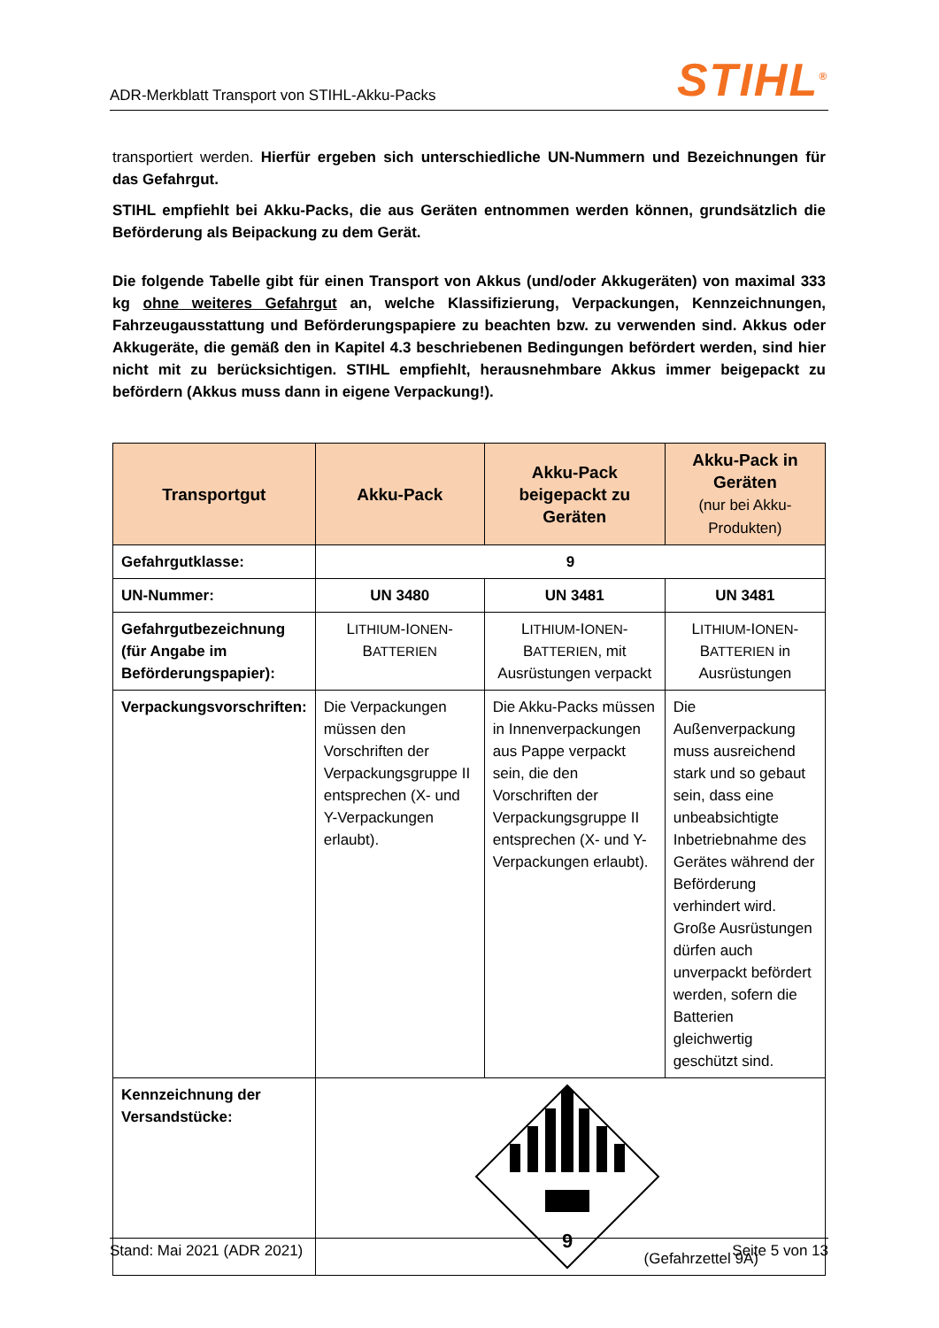ADR-Merkblatt Transport von STIHL-Akku-Packs STIHL<sup>®</sup>
transportiert werden. Hierfür ergeben sich unterschiedliche UN-Nummern und Bezeichnungen für das Gefahrgut.
STIHL empfiehlt bei Akku-Packs, die aus Geräten entnommen werden können, grundsätzlich die Beförderung als Beipackung zu dem Gerät.
Die folgende Tabelle gibt für einen Transport von Akkus (und/oder Akkugeräten) von maximal 333 kg ohne weiteres Gefahrgut an, welche Klassifizierung, Verpackungen, Kennzeichnungen, Fahrzeugausstattung und Beförderungspapiere zu beachten bzw. zu verwenden sind. Akkus oder Akkugeräte, die gemäß den in Kapitel 4.3 beschriebenen Bedingungen befördert werden, sind hier nicht mit zu berücksichtigen. STIHL empfiehlt, herausnehmbare Akkus immer beigepackt zu befördern (Akkus muss dann in eigene Verpackung!).
| Transportgut | Akku-Pack | Akku-Pack beigepackt zu Geräten | Akku-Pack in Geräten (nur bei Akku-Produkten) |
| --- | --- | --- | --- |
| Gefahrgutklasse: | 9 | | |
| UN-Nummer: | UN 3480 | UN 3481 | UN 3481 |
| Gefahrgutbezeichnung (für Angabe im Beförderungspapier): | L ITHIUM -I ONEN -B ATTERIEN | L ITHIUM -I ONEN -B ATTERIEN , mit Ausrüstungen verpackt | L ITHIUM -I ONEN -B ATTERIEN in Ausrüstungen |
| Verpackungsvorschriften: | Die Verpackungen müssen den Vorschriften der Verpackungsgruppe II entsprechen (X- und Y-Verpackungen erlaubt). | Die Akku-Packs müssen in Innenverpackungen aus Pappe verpackt sein, die den Vorschriften der Verpackungsgruppe II entsprechen (X- und Y-Verpackungen erlaubt). | Die Außenverpackung muss ausreichend stark und so gebaut sein, dass eine unbeabsichtigte Inbetriebnahme des Gerätes während der Beförderung verhindert wird. Große Ausrüstungen dürfen auch unverpackt befördert werden, sofern die Batterien gleichwertig geschützt sind. |
| Kennzeichnung der Versandstücke: | 9 (Gefahrzettel 9A) | | |
Stand: Mai 2021 (ADR 2021) Seite 5 von 13